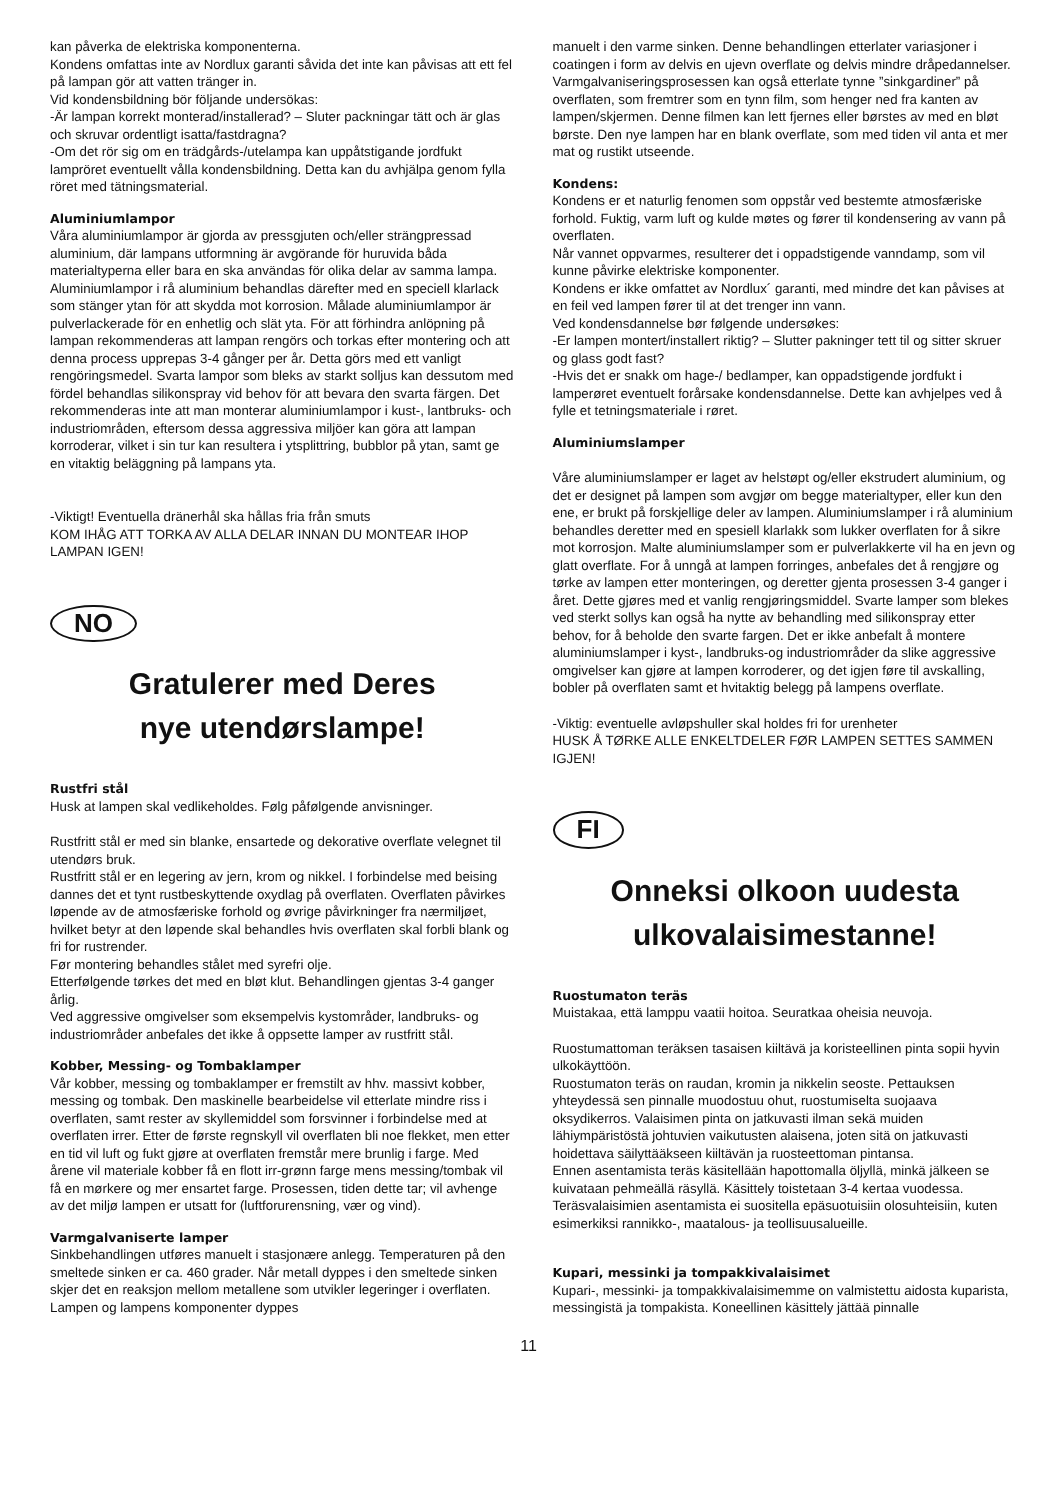kan påverka de elektriska komponenterna.
Kondens omfattas inte av Nordlux garanti såvida det inte kan påvisas att ett fel på lampan gör att vatten tränger in.
Vid kondensbildning bör följande undersökas:
-Är lampan korrekt monterad/installerad? – Sluter packningar tätt och är glas och skruvar ordentligt isatta/fastdragna?
-Om det rör sig om en trädgårds-/utelampa kan uppåtstigande jordfukt lampröret eventuellt vålla kondensbildning. Detta kan du avhjälpa genom fylla röret med tätningsmaterial.
Aluminiumlampor
Våra aluminiumlampor är gjorda av pressgjuten och/eller strängpressad aluminium, där lampans utformning är avgörande för huruvida båda materialtyperna eller bara en ska användas för olika delar av samma lampa. Aluminiumlampor i rå aluminium behandlas därefter med en speciell klarlack som stänger ytan för att skydda mot korrosion. Målade aluminiumlampor är pulverlackerade för en enhetlig och slät yta. För att förhindra anlöpning på lampan rekommenderas att lampan rengörs och torkas efter montering och att denna process upprepas 3-4 gånger per år. Detta görs med ett vanligt rengöringsmedel. Svarta lampor som bleks av starkt solljus kan dessutom med fördel behandlas silikonspray vid behov för att bevara den svarta färgen. Det rekommenderas inte att man monterar aluminiumlampor i kust-, lantbruks- och industriområden, eftersom dessa aggressiva miljöer kan göra att lampan korroderar, vilket i sin tur kan resultera i ytsplittring, bubblor på ytan, samt ge en vitaktig beläggning på lampans yta.
-Viktigt! Eventuella dränerhål ska hållas fria från smuts
KOM IHÅG ATT TORKA AV ALLA DELAR INNAN DU MONTEAR IHOP LAMPAN IGEN!
NO
Gratulerer med Deres
nye utendørslampe!
Rustfri stål
Husk at lampen skal vedlikeholdes. Følg påfølgende anvisninger.
Rustfritt stål er med sin blanke, ensartede og dekorative overflate velegnet til utendørs bruk.
Rustfritt stål er en legering av jern, krom og nikkel. I forbindelse med beising dannes det et tynt rustbeskyttende oxydlag på overflaten. Overflaten påvirkes løpende av de atmosfæriske forhold og øvrige påvirkninger fra nærmiljøet, hvilket betyr at den løpende skal behandles hvis overflaten skal forbli blank og fri for rustrender.
Før montering behandles stålet med syrefri olje.
Etterfølgende tørkes det med en bløt klut. Behandlingen gjentas 3-4 ganger årlig.
Ved aggressive omgivelser som eksempelvis kystområder, landbruks- og industriområder anbefales det ikke å oppsette lamper av rustfritt stål.
Kobber, Messing- og Tombaklamper
Vår kobber, messing og tombaklamper er fremstilt av hhv. massivt kobber, messing og tombak. Den maskinelle bearbeidelse vil etterlate mindre riss i overflaten, samt rester av skyllemiddel som forsvinner i forbindelse med at overflaten irrer. Etter de første regnskyll vil overflaten bli noe flekket, men etter en tid vil luft og fukt gjøre at overflaten fremstår mere brunlig i farge. Med årene vil materiale kobber få en flott irr-grønn farge mens messing/tombak vil få en mørkere og mer ensartet farge. Prosessen, tiden dette tar; vil avhenge av det miljø lampen er utsatt for (luftforurensning, vær og vind).
Varmgalvaniserte lamper
Sinkbehandlingen utføres manuelt i stasjonære anlegg. Temperaturen på den smeltede sinken er ca. 460 grader. Når metall dyppes i den smeltede sinken skjer det en reaksjon mellom metallene som utvikler legeringer i overflaten. Lampen og lampens komponenter dyppes
manuelt i den varme sinken. Denne behandlingen etterlater variasjoner i coatingen i form av delvis en ujevn overflate og delvis mindre dråpedannelser. Varmgalvaniseringsprosessen kan også etterlate tynne ”sinkgardiner” på overflaten, som fremtrer som en tynn film, som henger ned fra kanten av lampen/skjermen. Denne filmen kan lett fjernes eller børstes av med en bløt børste. Den nye lampen har en blank overflate, som med tiden vil anta et mer mat og rustikt utseende.
Kondens:
Kondens er et naturlig fenomen som oppstår ved bestemte atmosfæriske forhold. Fuktig, varm luft og kulde møtes og fører til kondensering av vann på overflaten.
Når vannet oppvarmes, resulterer det i oppadstigende vanndamp, som vil kunne påvirke elektriske komponenter.
Kondens er ikke omfattet av Nordlux´ garanti, med mindre det kan påvises at en feil ved lampen fører til at det trenger inn vann.
Ved kondensdannelse bør følgende undersøkes:
-Er lampen montert/installert riktig? – Slutter pakninger tett til og sitter skruer og glass godt fast?
-Hvis det er snakk om hage-/ bedlamper, kan oppadstigende jordfukt i lamperøret eventuelt forårsake kondensdannelse. Dette kan avhjelpes ved å fylle et tetningsmateriale i røret.
Aluminiumslamper
Våre aluminiumslamper er laget av helstøpt og/eller ekstrudert aluminium, og det er designet på lampen som avgjør om begge materialtyper, eller kun den ene, er brukt på forskjellige deler av lampen. Aluminiumslamper i rå aluminium behandles deretter med en spesiell klarlakk som lukker overflaten for å sikre mot korrosjon. Malte aluminiumslamper som er pulverlakkerte vil ha en jevn og glatt overflate. For å unngå at lampen forringes, anbefales det å rengjøre og tørke av lampen etter monteringen, og deretter gjenta prosessen 3-4 ganger i året. Dette gjøres med et vanlig rengjøringsmiddel. Svarte lamper som blekes ved sterkt sollys kan også ha nytte av behandling med silikonspray etter behov, for å beholde den svarte fargen. Det er ikke anbefalt å montere aluminiumslamper i kyst-, landbruks-og industriområder da slike aggressive omgivelser kan gjøre at lampen korroderer, og det igjen føre til avskalling, bobler på overflaten samt et hvitaktig belegg på lampens overflate.
-Viktig: eventuelle avløpshuller skal holdes fri for urenheter
HUSK Å TØRKE ALLE ENKELTDELER FØR LAMPEN SETTES SAMMEN IGJEN!
FI
Onneksi olkoon uudesta
ulkovalaisimestanne!
Ruostumaton teräs
Muistakaa, että lamppu vaatii hoitoa. Seuratkaa oheisia neuvoja.
Ruostumattoman teräksen tasaisen kiiltävä ja koristeellinen pinta sopii hyvin ulkokäyttöön.
Ruostumaton teräs on raudan, kromin ja nikkelin seoste. Pettauksen yhteydessä sen pinnalle muodostuu ohut, ruostumiselta suojaava oksydikerros. Valaisimen pinta on jatkuvasti ilman sekä muiden lähiympäristöstä johtuvien vaikutusten alaisena, joten sitä on jatkuvasti hoidettava säilyttääkseen kiiltävän ja ruosteettoman pintansa.
Ennen asentamista teräs käsitellään hapottomalla öljyllä, minkä jälkeen se kuivataan pehmeällä räsyllä. Käsittely toistetaan 3-4 kertaa vuodessa.
Teräsvalaisimien asentamista ei suositella epäsuotuisiin olosuhteisiin, kuten esimerkiksi rannikko-, maatalous- ja teollisuusalueille.
Kupari, messinki ja tompakkivalaisimet
Kupari-, messinki- ja tompakkivalaisimemme on valmistettu aidosta kuparista, messingistä ja tompakista. Koneellinen käsittely jättää pinnalle
11